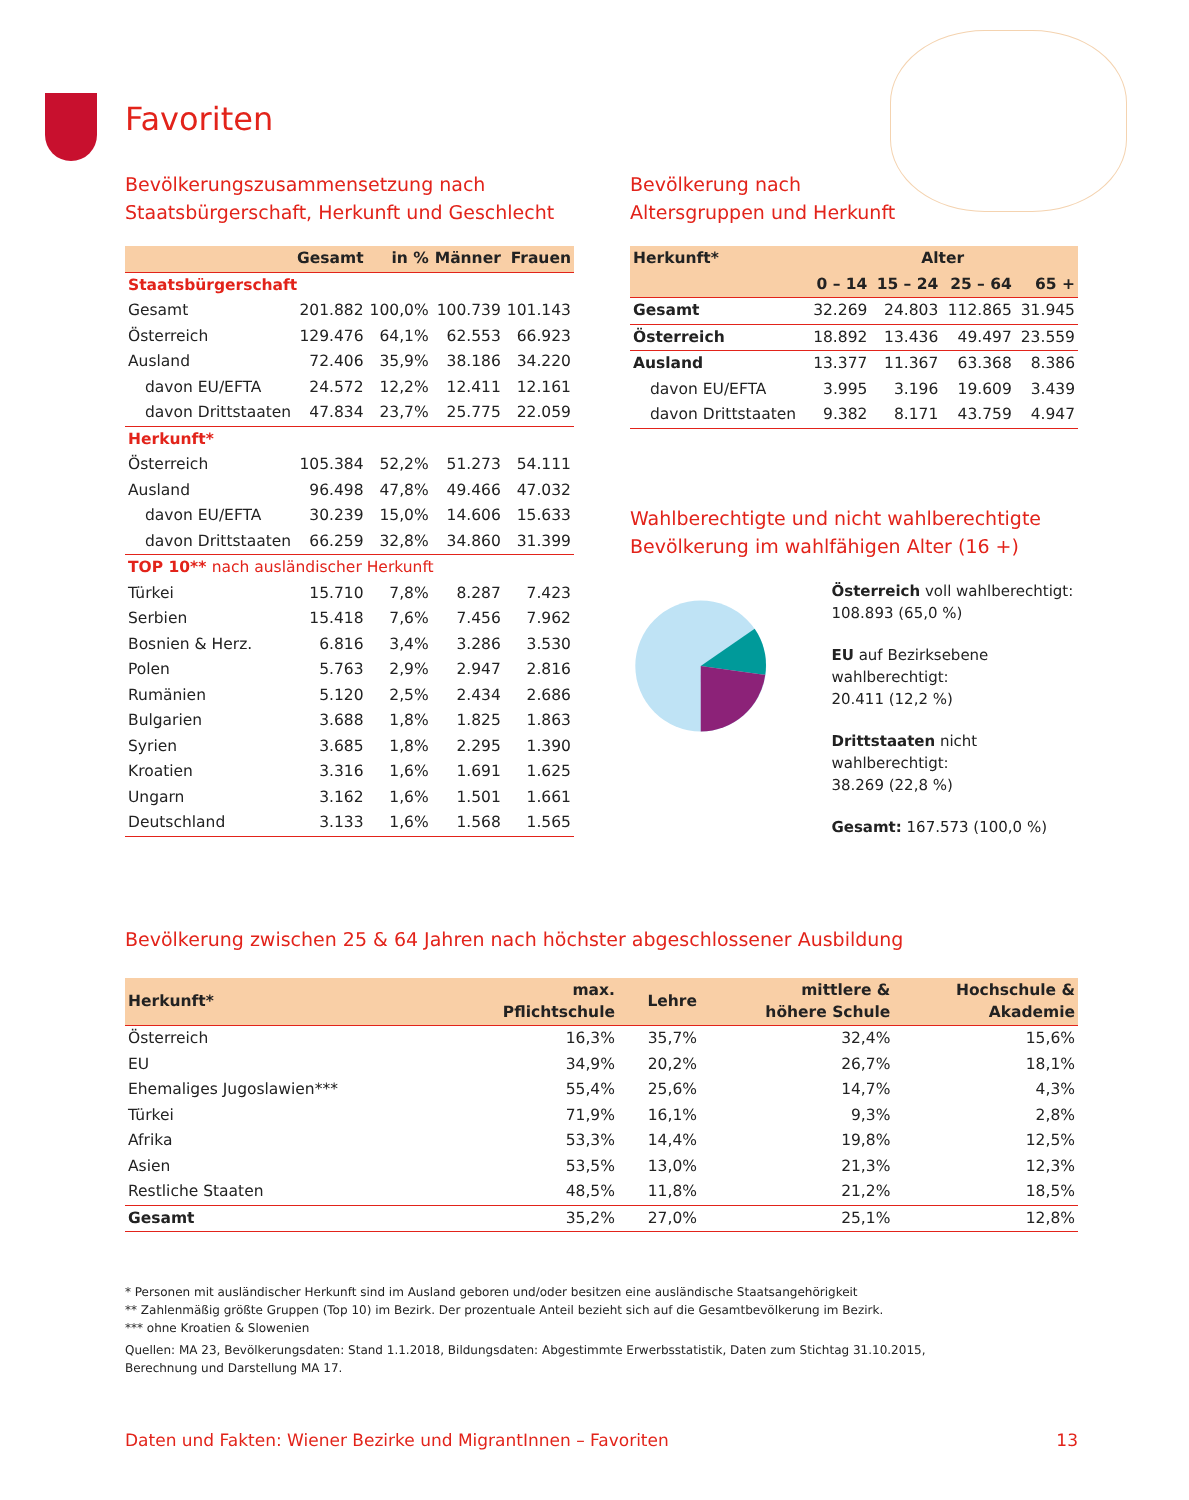Favoriten
Bevölkerungszusammensetzung nach
Staatsbürgerschaft, Herkunft und Geschlecht
| | Gesamt | in % | Männer | Frauen |
| --- | --- | --- | --- | --- |
| Staatsbürgerschaft | | | | |
| Gesamt | 201.882 | 100,0% | 100.739 | 101.143 |
| Österreich | 129.476 | 64,1% | 62.553 | 66.923 |
| Ausland | 72.406 | 35,9% | 38.186 | 34.220 |
| davon EU/EFTA | 24.572 | 12,2% | 12.411 | 12.161 |
| davon Drittstaaten | 47.834 | 23,7% | 25.775 | 22.059 |
| Herkunft* | | | | |
| Österreich | 105.384 | 52,2% | 51.273 | 54.111 |
| Ausland | 96.498 | 47,8% | 49.466 | 47.032 |
| davon EU/EFTA | 30.239 | 15,0% | 14.606 | 15.633 |
| davon Drittstaaten | 66.259 | 32,8% | 34.860 | 31.399 |
| TOP 10** nach ausländischer Herkunft | | | | |
| Türkei | 15.710 | 7,8% | 8.287 | 7.423 |
| Serbien | 15.418 | 7,6% | 7.456 | 7.962 |
| Bosnien & Herz. | 6.816 | 3,4% | 3.286 | 3.530 |
| Polen | 5.763 | 2,9% | 2.947 | 2.816 |
| Rumänien | 5.120 | 2,5% | 2.434 | 2.686 |
| Bulgarien | 3.688 | 1,8% | 1.825 | 1.863 |
| Syrien | 3.685 | 1,8% | 2.295 | 1.390 |
| Kroatien | 3.316 | 1,6% | 1.691 | 1.625 |
| Ungarn | 3.162 | 1,6% | 1.501 | 1.661 |
| Deutschland | 3.133 | 1,6% | 1.568 | 1.565 |
Bevölkerung nach
Altersgruppen und Herkunft
| Herkunft* | Alter | | | |
| --- | --- | --- | --- | --- |
| | 0 – 14 | 15 – 24 | 25 – 64 | 65 + |
| Gesamt | 32.269 | 24.803 | 112.865 | 31.945 |
| Österreich | 18.892 | 13.436 | 49.497 | 23.559 |
| Ausland | 13.377 | 11.367 | 63.368 | 8.386 |
| davon EU/EFTA | 3.995 | 3.196 | 19.609 | 3.439 |
| davon Drittstaaten | 9.382 | 8.171 | 43.759 | 4.947 |
Wahlberechtigte und nicht wahlberechtigte
Bevölkerung im wahlfähigen Alter (16 +)
Österreich voll wahlberechtigt:
108.893 (65,0 %)
EU auf Bezirksebene wahlberechtigt:
20.411 (12,2 %)
Drittstaaten nicht wahlberechtigt:
38.269 (22,8 %)
Gesamt: 167.573 (100,0 %)
Bevölkerung zwischen 25 & 64 Jahren nach höchster abgeschlossener Ausbildung
| Herkunft* | max. Pflichtschule | Lehre | mittlere & höhere Schule | Hochschule & Akademie |
| --- | --- | --- | --- | --- |
| Österreich | 16,3% | 35,7% | 32,4% | 15,6% |
| EU | 34,9% | 20,2% | 26,7% | 18,1% |
| Ehemaliges Jugoslawien*** | 55,4% | 25,6% | 14,7% | 4,3% |
| Türkei | 71,9% | 16,1% | 9,3% | 2,8% |
| Afrika | 53,3% | 14,4% | 19,8% | 12,5% |
| Asien | 53,5% | 13,0% | 21,3% | 12,3% |
| Restliche Staaten | 48,5% | 11,8% | 21,2% | 18,5% |
| Gesamt | 35,2% | 27,0% | 25,1% | 12,8% |
* Personen mit ausländischer Herkunft sind im Ausland geboren und/oder besitzen eine ausländische Staatsangehörigkeit
** Zahlenmäßig größte Gruppen (Top 10) im Bezirk. Der prozentuale Anteil bezieht sich auf die Gesamtbevölkerung im Bezirk.
*** ohne Kroatien & Slowenien
Quellen: MA 23, Bevölkerungsdaten: Stand 1.1.2018, Bildungsdaten: Abgestimmte Erwerbsstatistik, Daten zum Stichtag 31.10.2015,
Berechnung und Darstellung MA 17.
Daten und Fakten: Wiener Bezirke und MigrantInnen – Favoriten 13